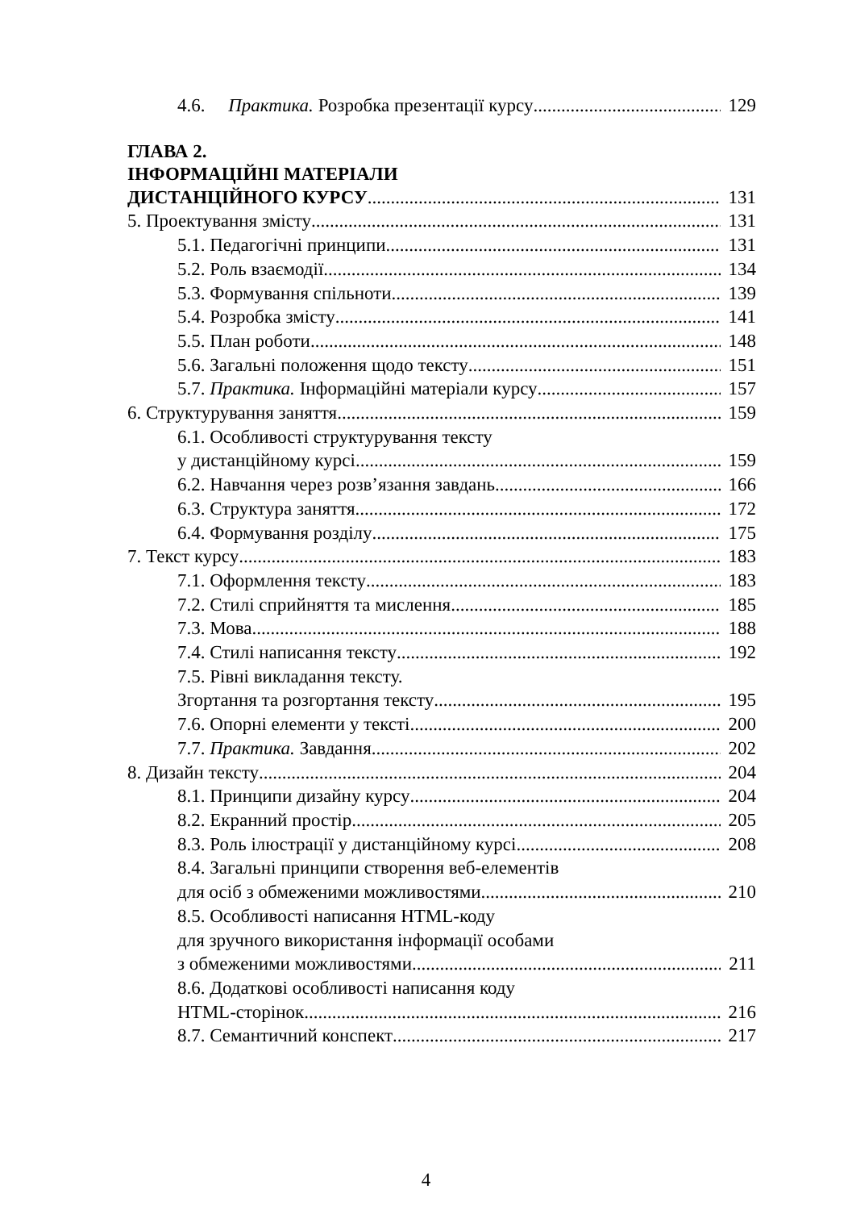4.6. Практика. Розробка презентації курсу 129
ГЛАВА 2.
ІНФОРМАЦІЙНІ МАТЕРІАЛИ
ДИСТАНЦІЙНОГО КУРСУ 131
5. Проектування змісту 131
5.1. Педагогічні принципи 131
5.2. Роль взаємодії 134
5.3. Формування спільноти 139
5.4. Розробка змісту 141
5.5. План роботи 148
5.6. Загальні положення щодо тексту 151
5.7. Практика. Інформаційні матеріали курсу 157
6. Структурування заняття 159
6.1. Особливості структурування тексту
у дистанційному курсі 159
6.2. Навчання через розв’язання завдань 166
6.3. Структура заняття 172
6.4. Формування розділу 175
7. Текст курсу 183
7.1. Оформлення тексту 183
7.2. Стилі сприйняття та мислення 185
7.3. Мова 188
7.4. Стилі написання тексту 192
7.5. Рівні викладання тексту.
Згортання та розгортання тексту 195
7.6. Опорні елементи у тексті 200
7.7. Практика. Завдання 202
8. Дизайн тексту 204
8.1. Принципи дизайну курсу 204
8.2. Екранний простір 205
8.3. Роль ілюстрації у дистанційному курсі 208
8.4. Загальні принципи створення веб-елементів
для осіб з обмеженими можливостями 210
8.5. Особливості написання HTML-коду
для зручного використання інформації особами
з обмеженими можливостями 211
8.6. Додаткові особливості написання коду
HTML-сторінок 216
8.7. Семантичний конспект 217
4